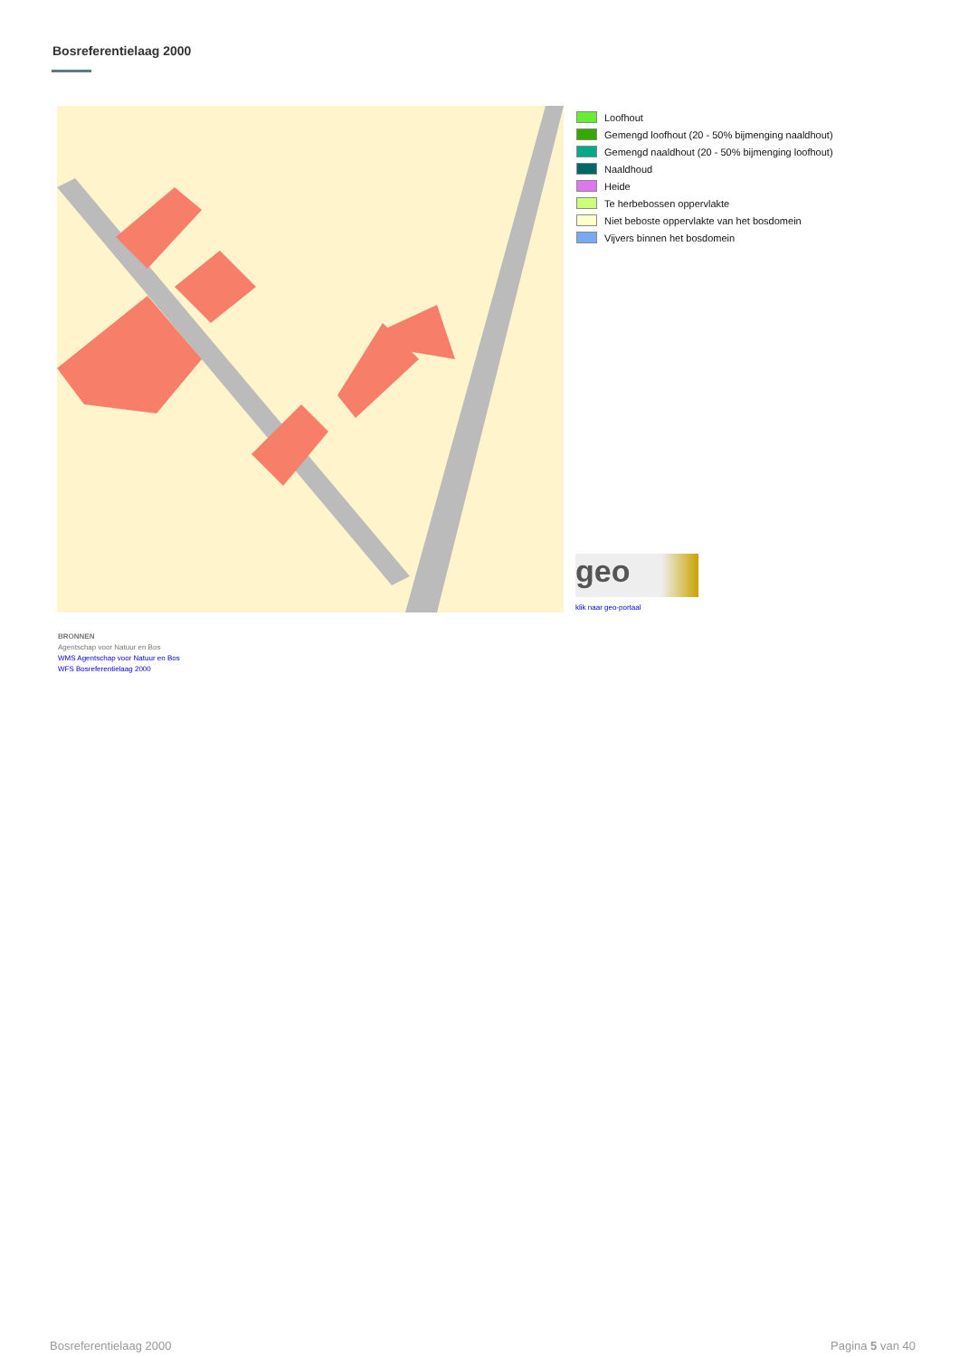Bosreferentielaag 2000
Loofhout
Gemengd loofhout (20 - 50% bijmenging naaldhout)
Gemengd naaldhout (20 - 50% bijmenging loofhout)
Naaldhoud
Heide
Te herbebossen oppervlakte
Niet beboste oppervlakte van het bosdomein
Vijvers binnen het bosdomein
geo
klik naar geo-portaal
BRONNEN
Agentschap voor Natuur en Bos
WMS Agentschap voor Natuur en Bos
WFS Bosreferentielaag 2000
Bosreferentielaag 2000 Pagina 5 van 40